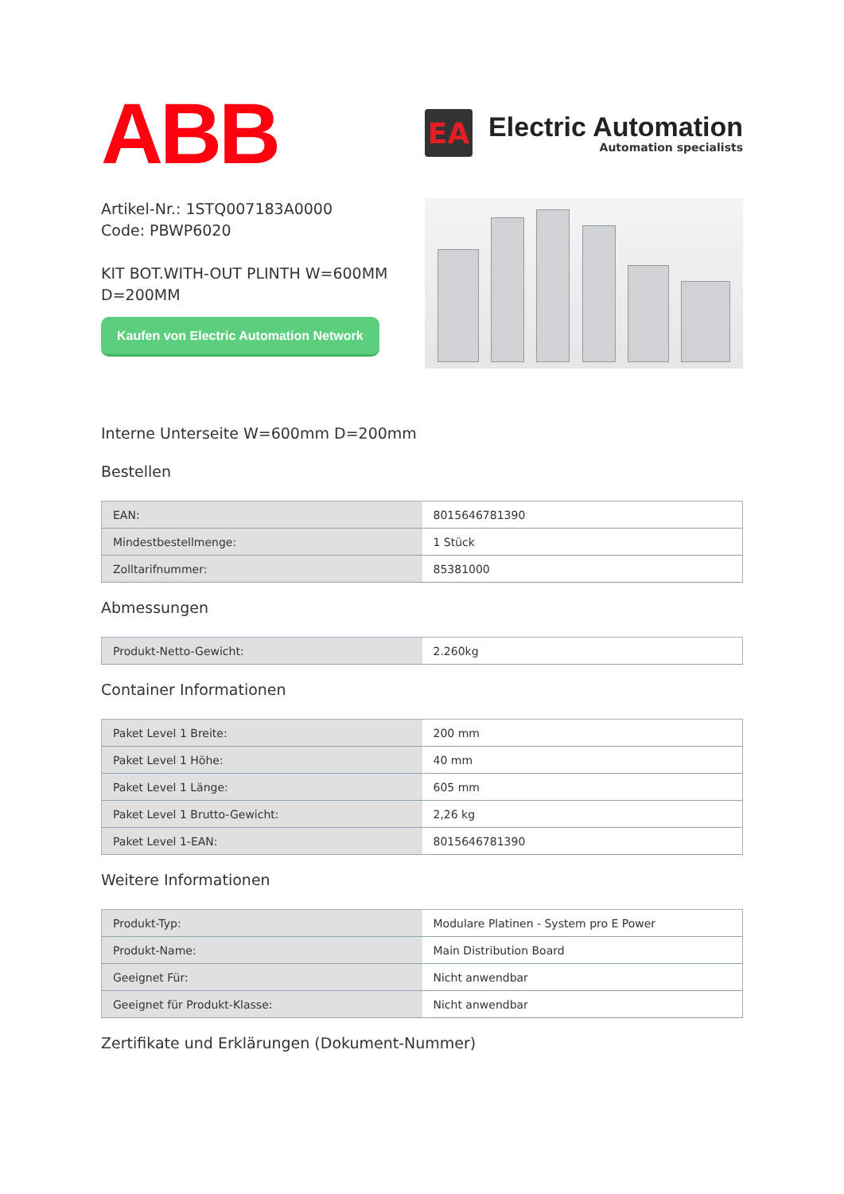ABB
EA
Electric Automation
Automation specialists
Artikel-Nr.: 1STQ007183A0000
Code: PBWP6020
KIT BOT.WITH-OUT PLINTH W=600MM D=200MM
Kaufen von Electric Automation Network
Interne Unterseite W=600mm D=200mm
Bestellen
| EAN: | 8015646781390 |
| Mindestbestellmenge: | 1 Stück |
| Zolltarifnummer: | 85381000 |
Abmessungen
| Produkt-Netto-Gewicht: | 2.260kg |
Container Informationen
| Paket Level 1 Breite: | 200 mm |
| Paket Level 1 Höhe: | 40 mm |
| Paket Level 1 Länge: | 605 mm |
| Paket Level 1 Brutto-Gewicht: | 2,26 kg |
| Paket Level 1-EAN: | 8015646781390 |
Weitere Informationen
| Produkt-Typ: | Modulare Platinen - System pro E Power |
| Produkt-Name: | Main Distribution Board |
| Geeignet Für: | Nicht anwendbar |
| Geeignet für Produkt-Klasse: | Nicht anwendbar |
Zertifikate und Erklärungen (Dokument-Nummer)